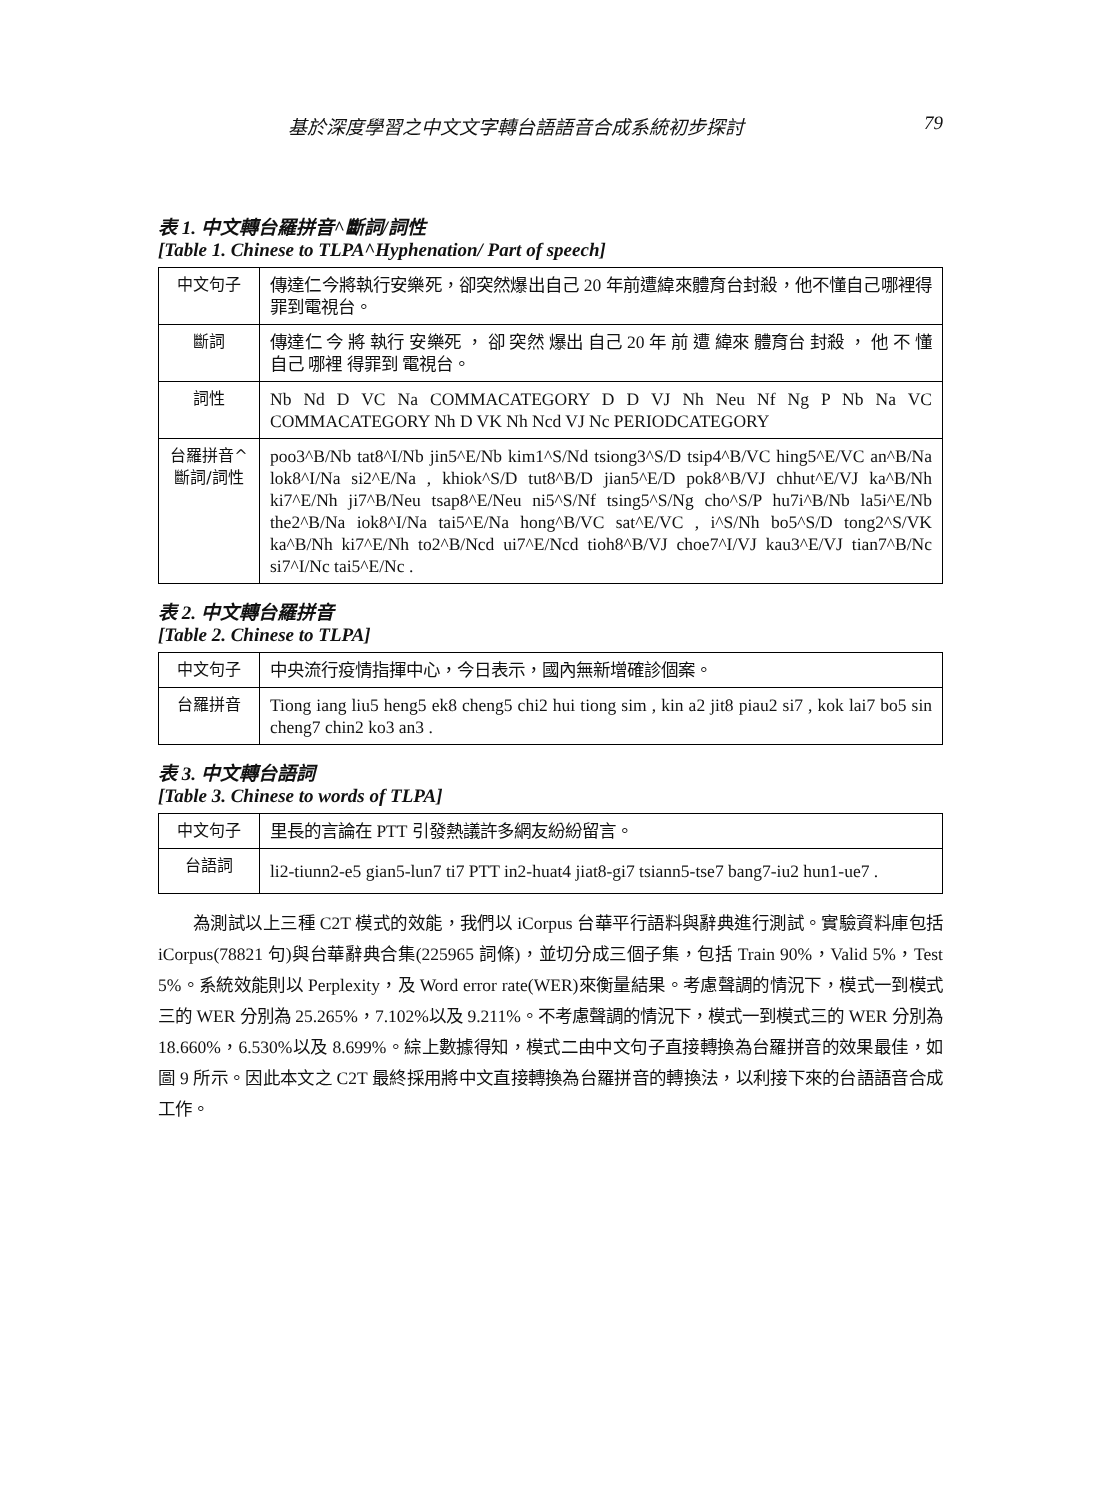基於深度學習之中文文字轉台語語音合成系統初步探討 79
表 1. 中文轉台羅拼音^斷詞/詞性
[Table 1. Chinese to TLPA^Hyphenation/ Part of speech]
| 中文句子 | 傳達仁今將執行安樂死，卻突然爆出自己 20 年前遭緯來體育台封殺，他不懂自己哪裡得罪到電視台。 |
| 斷詞 | 傳達仁 今 將 執行 安樂死 ， 卻 突然 爆出 自己 20 年 前 遭 緯來 體育台 封殺 ， 他 不 懂 自己 哪裡 得罪到 電視台。 |
| 詞性 | Nb Nd D VC Na COMMACATEGORY D D VJ Nh Neu Nf Ng P Nb Na VC COMMACATEGORY Nh D VK Nh Ncd VJ Nc PERIODCATEGORY |
| 台羅拼音^ 斷詞/詞性 | poo3^B/Nb tat8^I/Nb jin5^E/Nb kim1^S/Nd tsiong3^S/D tsip4^B/VC hing5^E/VC an^B/Na lok8^I/Na si2^E/Na , khiok^S/D tut8^B/D jian5^E/D pok8^B/VJ chhut^E/VJ ka^B/Nh ki7^E/Nh ji7^B/Neu tsap8^E/Neu ni5^S/Nf tsing5^S/Ng cho^S/P hu7i^B/Nb la5i^E/Nb the2^B/Na iok8^I/Na tai5^E/Na hong^B/VC sat^E/VC , i^S/Nh bo5^S/D tong2^S/VK ka^B/Nh ki7^E/Nh to2^B/Ncd ui7^E/Ncd tioh8^B/VJ choe7^I/VJ kau3^E/VJ tian7^B/Nc si7^I/Nc tai5^E/Nc . |
表 2. 中文轉台羅拼音
[Table 2. Chinese to TLPA]
| 中文句子 | 中央流行疫情指揮中心，今日表示，國內無新增確診個案。 |
| 台羅拼音 | Tiong iang liu5 heng5 ek8 cheng5 chi2 hui tiong sim , kin a2 jit8 piau2 si7 , kok lai7 bo5 sin cheng7 chin2 ko3 an3 . |
表 3. 中文轉台語詞
[Table 3. Chinese to words of TLPA]
| 中文句子 | 里長的言論在 PTT 引發熱議許多網友紛紛留言。 |
| 台語詞 | li2-tiunn2-e5 gian5-lun7 ti7 PTT in2-huat4 jiat8-gi7 tsiann5-tse7 bang7-iu2 hun1-ue7 . |
為測試以上三種 C2T 模式的效能，我們以 iCorpus 台華平行語料與辭典進行測試。實驗資料庫包括 iCorpus(78821 句)與台華辭典合集(225965 詞條)，並切分成三個子集，包括 Train 90%，Valid 5%，Test 5%。系統效能則以 Perplexity，及 Word error rate(WER)來衡量結果。考慮聲調的情況下，模式一到模式三的 WER 分別為 25.265%，7.102%以及 9.211%。不考慮聲調的情況下，模式一到模式三的 WER 分別為 18.660%，6.530%以及 8.699%。綜上數據得知，模式二由中文句子直接轉換為台羅拼音的效果最佳，如圖 9 所示。因此本文之 C2T 最終採用將中文直接轉換為台羅拼音的轉換法，以利接下來的台語語音合成工作。